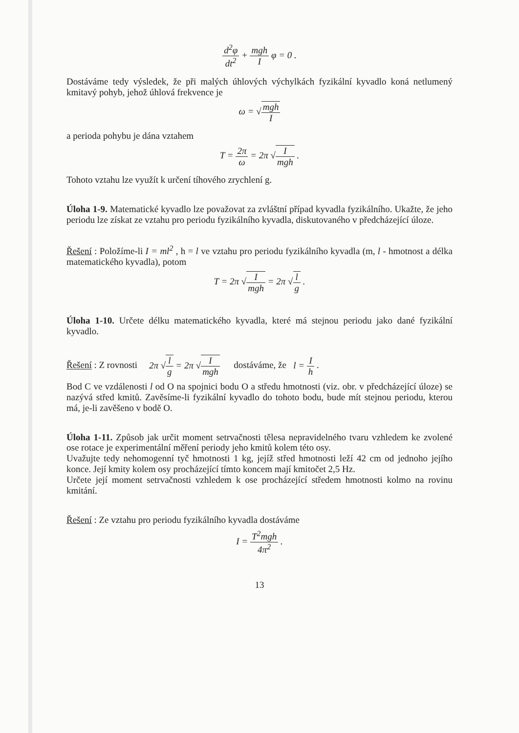d<sup>2</sup>φ dt<sup>2</sup> + mgh I φ = 0 .
Dostáváme tedy výsledek, že při malých úhlových výchylkách fyzikální kyvadlo koná netlumený kmitavý pohyb, jehož úhlová frekvence je
ω = √mgh I
a perioda pohybu je dána vztahem
T = 2π ω = 2π √I mgh .
Tohoto vztahu lze využít k určení tíhového zrychlení g.
Úloha 1-9. Matematické kyvadlo lze považovat za zvláštní případ kyvadla fyzikálního. Ukažte, že jeho periodu lze získat ze vztahu pro periodu fyzikálního kyvadla, diskutovaného v předcházející úloze.
Řešení : Položíme-li I = ml<sup>2</sup> , h = l ve vztahu pro periodu fyzikálního kyvadla (m, l - hmotnost a délka matematického kyvadla), potom
T = 2π √I mgh = 2π √l g .
Úloha 1-10. Určete délku matematického kyvadla, které má stejnou periodu jako dané fyzikální kyvadlo.
Řešení : Z rovnosti 2π √l g = 2π √I mgh dostáváme, že l = I h .
Bod C ve vzdálenosti l od O na spojnici bodu O a středu hmotnosti (viz. obr. v předcházející úloze) se nazývá střed kmitů. Zavěsíme-li fyzikální kyvadlo do tohoto bodu, bude mít stejnou periodu, kterou má, je-li zavěšeno v bodě O.
Úloha 1-11. Způsob jak určit moment setrvačnosti tělesa nepravidelného tvaru vzhledem ke zvolené ose rotace je experimentální měření periody jeho kmitů kolem této osy.
Uvažujte tedy nehomogenní tyč hmotnosti 1 kg, jejíž střed hmotnosti leží 42 cm od jednoho jejího konce. Její kmity kolem osy procházející tímto koncem mají kmitočet 2,5 Hz.
Určete její moment setrvačnosti vzhledem k ose procházející středem hmotnosti kolmo na rovinu kmitání.
Řešení : Ze vztahu pro periodu fyzikálního kyvadla dostáváme
I = T<sup>2</sup>mgh 4π<sup>2</sup> .
13